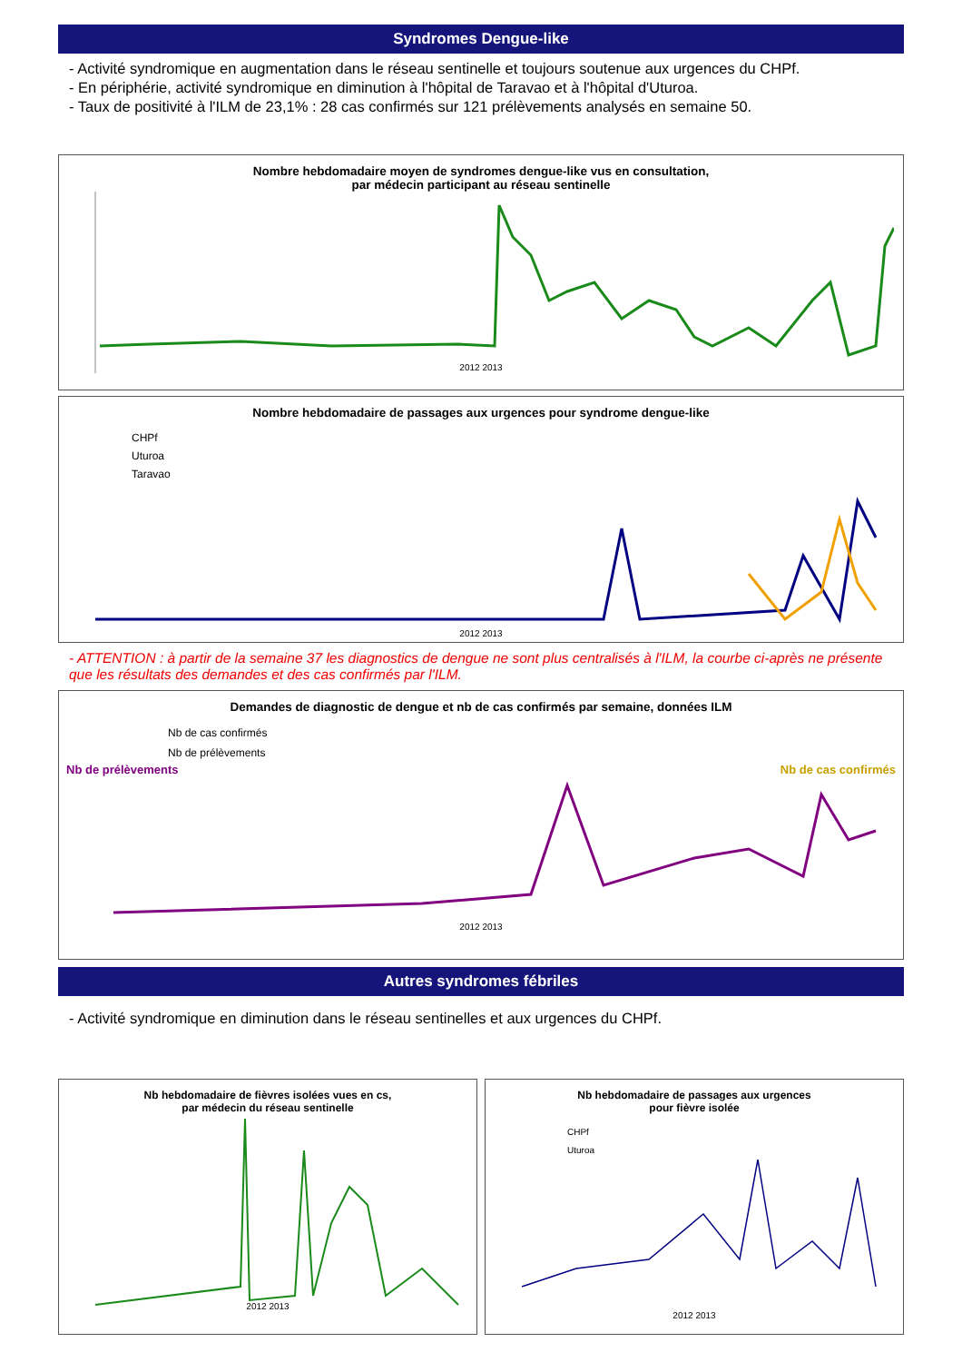Syndromes Dengue-like
- Activité syndromique en augmentation dans le réseau sentinelle et toujours soutenue aux urgences du CHPf.
- En périphérie, activité syndromique en diminution à l'hôpital de Taravao et à l'hôpital d'Uturoa.
- Taux de positivité à l'ILM de 23,1% : 28 cas confirmés sur 121 prélèvements analysés en semaine 50.
Nombre hebdomadaire moyen de syndromes dengue-like vus en consultation,
par médecin participant au réseau sentinelle
2012 2013
Nombre hebdomadaire de passages aux urgences pour syndrome dengue-like
CHPf
Uturoa
Taravao
2012 2013
- ATTENTION : à partir de la semaine 37 les diagnostics de dengue ne sont plus centralisés à l'ILM, la courbe ci-après ne présente que les résultats des demandes et des cas confirmés par l'ILM.
Demandes de diagnostic de dengue et nb de cas confirmés par semaine, données ILM
Nb de cas confirmés
Nb de prélèvements
Nb de prélèvements Nb de cas confirmés
2012 2013
Autres syndromes fébriles
- Activité syndromique en diminution dans le réseau sentinelles et aux urgences du CHPf.
Nb hebdomadaire de fièvres isolées vues en cs,
par médecin du réseau sentinelle
2012 2013
Nb hebdomadaire de passages aux urgences
pour fièvre isolée
CHPf
Uturoa
2012 2013